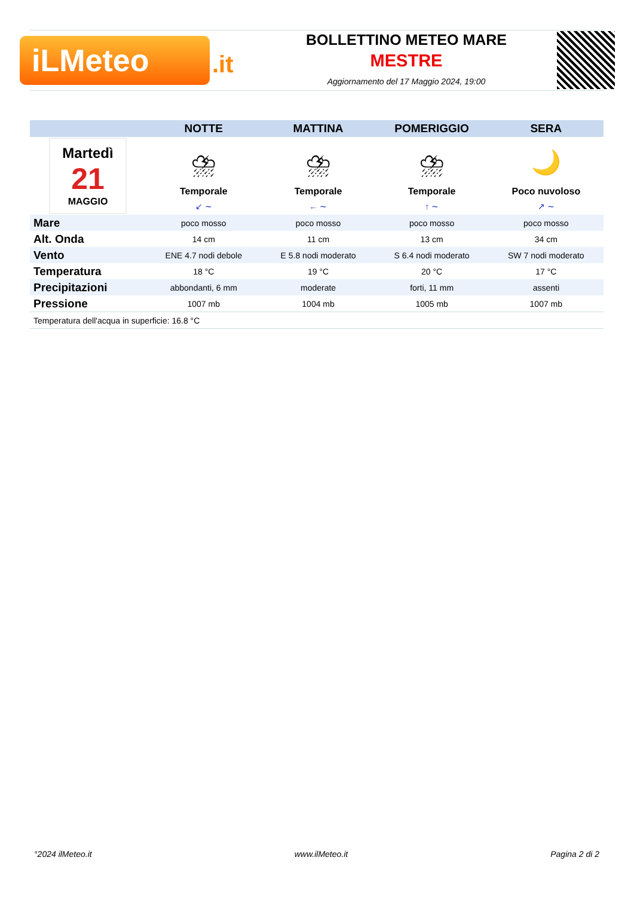iLMeteo .it
BOLLETTINO METEO MARE
MESTRE
Aggiornamento del 17 Maggio 2024, 19:00
| | NOTTE | MATTINA | POMERIGGIO | SERA |
| --- | --- | --- | --- | --- |
| Martedì 21 MAGGIO | ⛈ Temporale | ⛈ Temporale | ⛈ Temporale | 🌙 Poco nuvoloso |
| | ↙ ∼ | ← ∼ | ↑ ∼ | ↗ ∼ |
| Mare | poco mosso | poco mosso | poco mosso | poco mosso |
| Alt. Onda | 14 cm | 11 cm | 13 cm | 34 cm |
| Vento | ENE 4.7 nodi debole | E 5.8 nodi moderato | S 6.4 nodi moderato | SW 7 nodi moderato |
| Temperatura | 18 °C | 19 °C | 20 °C | 17 °C |
| Precipitazioni | abbondanti, 6 mm | moderate | forti, 11 mm | assenti |
| Pressione | 1007 mb | 1004 mb | 1005 mb | 1007 mb |
| Temperatura dell'acqua in superficie: 16.8 °C | | | | |
°2024 ilMeteo.it www.ilMeteo.it Pagina 2 di 2